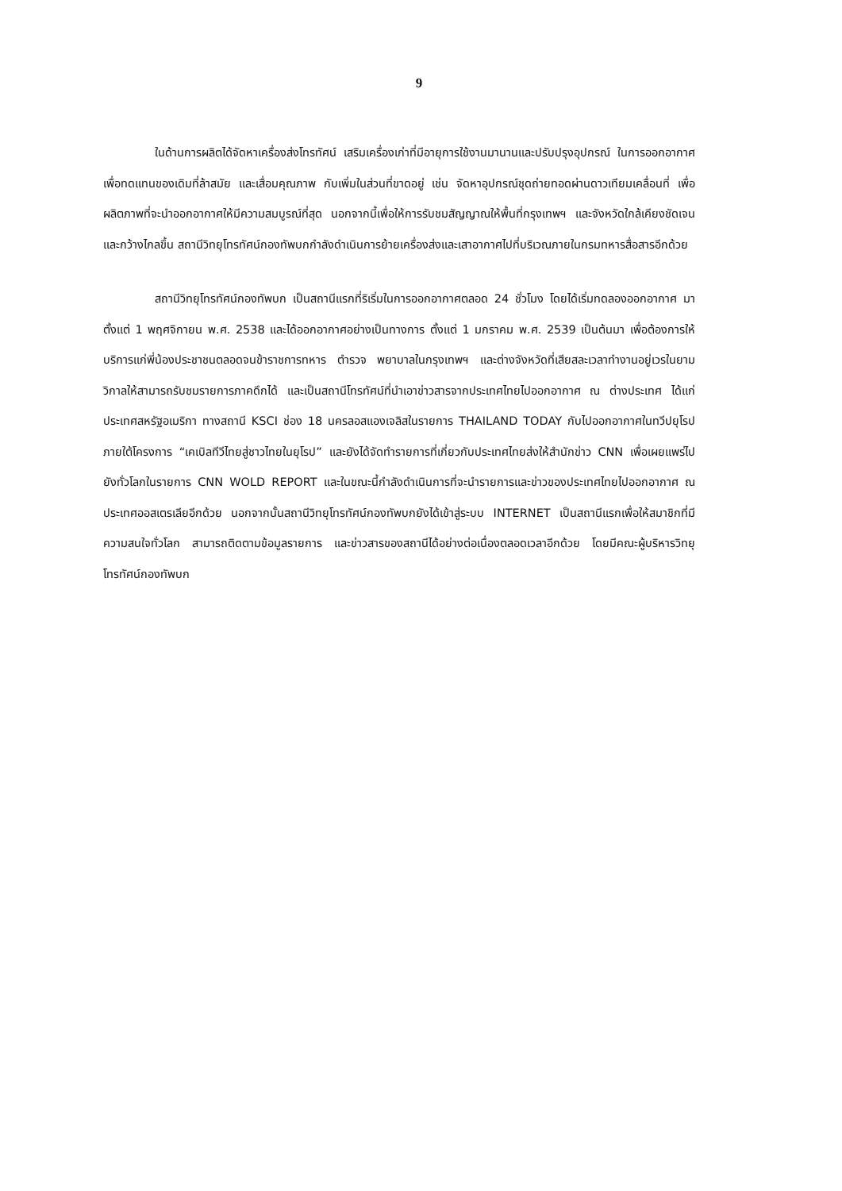9
ในด้านการผลิตได้จัดหาเครื่องส่งโทรทัศน์ เสริมเครื่องเก่าที่มีอายุการใช้งานมานานและปรับปรุงอุปกรณ์ ในการออกอากาศเพื่อทดแทนของเดิมที่ล้าสมัย และเสื่อมคุณภาพ กับเพิ่มในส่วนที่ขาดอยู่ เช่น จัดหาอุปกรณ์ชุดถ่ายทอดผ่านดาวเทียมเคลื่อนที่ เพื่อผลิตภาพที่จะนำออกอากาศให้มีความสมบูรณ์ที่สุด นอกจากนี้เพื่อให้การรับชมสัญญาณให้พื้นที่กรุงเทพฯ และจังหวัดใกล้เคียงชัดเจนและกว้างไกลขึ้น สถานีวิทยุโทรทัศน์กองทัพบกกำลังดำเนินการย้ายเครื่องส่งและเสาอากาศไปที่บริเวณภายในกรมทหารสื่อสารอีกด้วย
สถานีวิทยุโทรทัศน์กองทัพบก เป็นสถานีแรกที่ริเริ่มในการออกอากาศตลอด 24 ชั่วโมง โดยได้เริ่มทดลองออกอากาศ มาตั้งแต่ 1 พฤศจิกายน พ.ศ. 2538 และได้ออกอากาศอย่างเป็นทางการ ตั้งแต่ 1 มกราคม พ.ศ. 2539 เป็นต้นมา เพื่อต้องการให้บริการแก่พี่น้องประชาชนตลอดจนข้าราชการทหาร ตำรวจ พยาบาลในกรุงเทพฯ และต่างจังหวัดที่เสียสละเวลาทำงานอยู่เวรในยามวิกาลให้สามารถรับชมรายการภาคดึกได้ และเป็นสถานีโทรทัศน์ที่นำเอาข่าวสารจากประเทศไทยไปออกอากาศ ณ ต่างประเทศ ได้แก่ ประเทศสหรัฐอเมริกา ทางสถานี KSCI ช่อง 18 นครลอสแองเจลิสในรายการ THAILAND TODAY กับไปออกอากาศในทวีปยุโรปภายใต้โครงการ “เคเบิลทีวีไทยสู่ชาวไทยในยุโรป” และยังได้จัดทำรายการที่เกี่ยวกับประเทศไทยส่งให้สำนักข่าว CNN เพื่อเผยแพร่ไปยังทั่วโลกในรายการ CNN WOLD REPORT และในขณะนี้กำลังดำเนินการที่จะนำรายการและข่าวของประเทศไทยไปออกอากาศ ณ ประเทศออสเตรเลียอีกด้วย นอกจากนั้นสถานีวิทยุโทรทัศน์กองทัพบกยังได้เข้าสู่ระบบ INTERNET เป็นสถานีแรกเพื่อให้สมาชิกที่มีความสนใจทั่วโลก สามารถติดตามข้อมูลรายการ และข่าวสารของสถานีได้อย่างต่อเนื่องตลอดเวลาอีกด้วย โดยมีคณะผู้บริหารวิทยุโทรทัศน์กองทัพบก